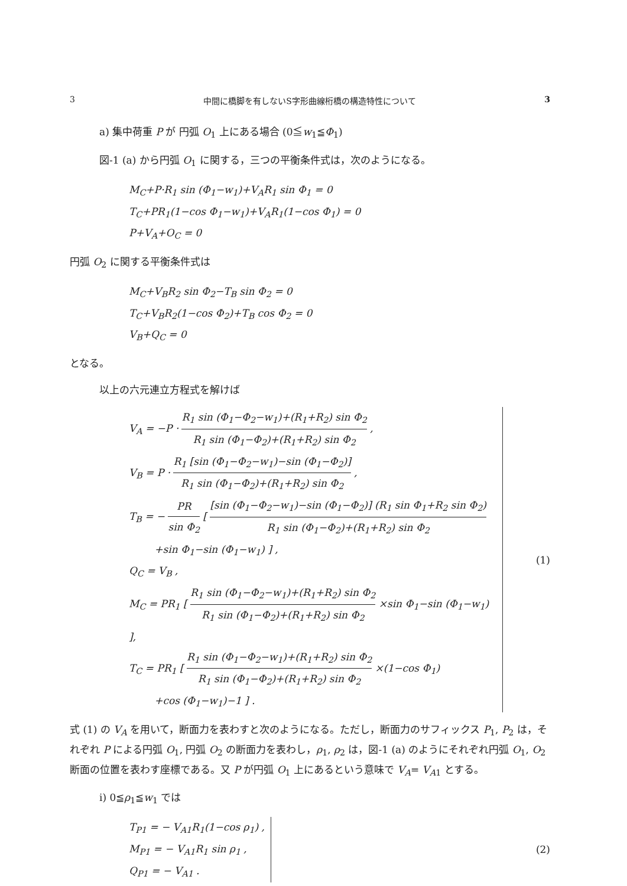3 中間に橋脚を有しないS字形曲線桁橋の構造特性について 3
a) 集中荷重 P が 円弧 O<sub>1</sub> 上にある場合 (0≦w<sub>1</sub>≦Φ<sub>1</sub>)
図-1 (a) から円弧 O<sub>1</sub> に関する，三つの平衡条件式は，次のようになる。
M<sub>C</sub>+P·R<sub>1</sub> sin (Φ<sub>1</sub>−w<sub>1</sub>)+V<sub>A</sub>R<sub>1</sub> sin Φ<sub>1</sub> = 0
T<sub>C</sub>+PR<sub>1</sub>(1−cos Φ<sub>1</sub>−w<sub>1</sub>)+V<sub>A</sub>R<sub>1</sub>(1−cos Φ<sub>1</sub>) = 0
P+V<sub>A</sub>+O<sub>C</sub> = 0
円弧 O<sub>2</sub> に関する平衡条件式は
M<sub>C</sub>+V<sub>B</sub>R<sub>2</sub> sin Φ<sub>2</sub>−T<sub>B</sub> sin Φ<sub>2</sub> = 0
T<sub>C</sub>+V<sub>B</sub>R<sub>2</sub>(1−cos Φ<sub>2</sub>)+T<sub>B</sub> cos Φ<sub>2</sub> = 0
V<sub>B</sub>+Q<sub>C</sub> = 0
となる。
以上の六元連立方程式を解けば
V<sub>A</sub> = −P · R<sub>1</sub> sin (Φ<sub>1</sub>−Φ<sub>2</sub>−w<sub>1</sub>)+(R<sub>1</sub>+R<sub>2</sub>) sin Φ<sub>2</sub> R<sub>1</sub> sin (Φ<sub>1</sub>−Φ<sub>2</sub>)+(R<sub>1</sub>+R<sub>2</sub>) sin Φ<sub>2</sub> ,
V<sub>B</sub> = P · R<sub>1</sub> [sin (Φ<sub>1</sub>−Φ<sub>2</sub>−w<sub>1</sub>)−sin (Φ<sub>1</sub>−Φ<sub>2</sub>)] R<sub>1</sub> sin (Φ<sub>1</sub>−Φ<sub>2</sub>)+(R<sub>1</sub>+R<sub>2</sub>) sin Φ<sub>2</sub> ,
T<sub>B</sub> = − PR sin Φ<sub>2</sub> [ [sin (Φ<sub>1</sub>−Φ<sub>2</sub>−w<sub>1</sub>)−sin (Φ<sub>1</sub>−Φ<sub>2</sub>)] (R<sub>1</sub> sin Φ<sub>1</sub>+R<sub>2</sub> sin Φ<sub>2</sub>) R<sub>1</sub> sin (Φ<sub>1</sub>−Φ<sub>2</sub>)+(R<sub>1</sub>+R<sub>2</sub>) sin Φ<sub>2</sub>
+sin Φ<sub>1</sub>−sin (Φ<sub>1</sub>−w<sub>1</sub>) ] ,
Q<sub>C</sub> = V<sub>B</sub> ,
M<sub>C</sub> = PR<sub>1</sub> [ R<sub>1</sub> sin (Φ<sub>1</sub>−Φ<sub>2</sub>−w<sub>1</sub>)+(R<sub>1</sub>+R<sub>2</sub>) sin Φ<sub>2</sub> R<sub>1</sub> sin (Φ<sub>1</sub>−Φ<sub>2</sub>)+(R<sub>1</sub>+R<sub>2</sub>) sin Φ<sub>2</sub> ×sin Φ<sub>1</sub>−sin (Φ<sub>1</sub>−w<sub>1</sub>) ],
T<sub>C</sub> = PR<sub>1</sub> [ R<sub>1</sub> sin (Φ<sub>1</sub>−Φ<sub>2</sub>−w<sub>1</sub>)+(R<sub>1</sub>+R<sub>2</sub>) sin Φ<sub>2</sub> R<sub>1</sub> sin (Φ<sub>1</sub>−Φ<sub>2</sub>)+(R<sub>1</sub>+R<sub>2</sub>) sin Φ<sub>2</sub> ×(1−cos Φ<sub>1</sub>)
+cos (Φ<sub>1</sub>−w<sub>1</sub>)−1 ] .
(1)
式 (1) の V<sub>A</sub> を用いて，断面力を表わすと次のようになる。ただし，断面力のサフィックス P<sub>1</sub>, P<sub>2</sub> は，それぞれ P による円弧 O<sub>1</sub>, 円弧 O<sub>2</sub> の断面力を表わし，ρ<sub>1</sub>, ρ<sub>2</sub> は，図-1 (a) のようにそれぞれ円弧 O<sub>1</sub>, O<sub>2</sub> 断面の位置を表わす座標である。又 P が円弧 O<sub>1</sub> 上にあるという意味で V<sub>A</sub>= V<sub>A1</sub> とする。
i) 0≦ρ<sub>1</sub>≦w<sub>1</sub> では
T<sub>P1</sub> = − V<sub>A1</sub>R<sub>1</sub>(1−cos ρ<sub>1</sub>) ,
M<sub>P1</sub> = − V<sub>A1</sub>R<sub>1</sub> sin ρ<sub>1</sub> ,
Q<sub>P1</sub> = − V<sub>A1</sub> .
(2)